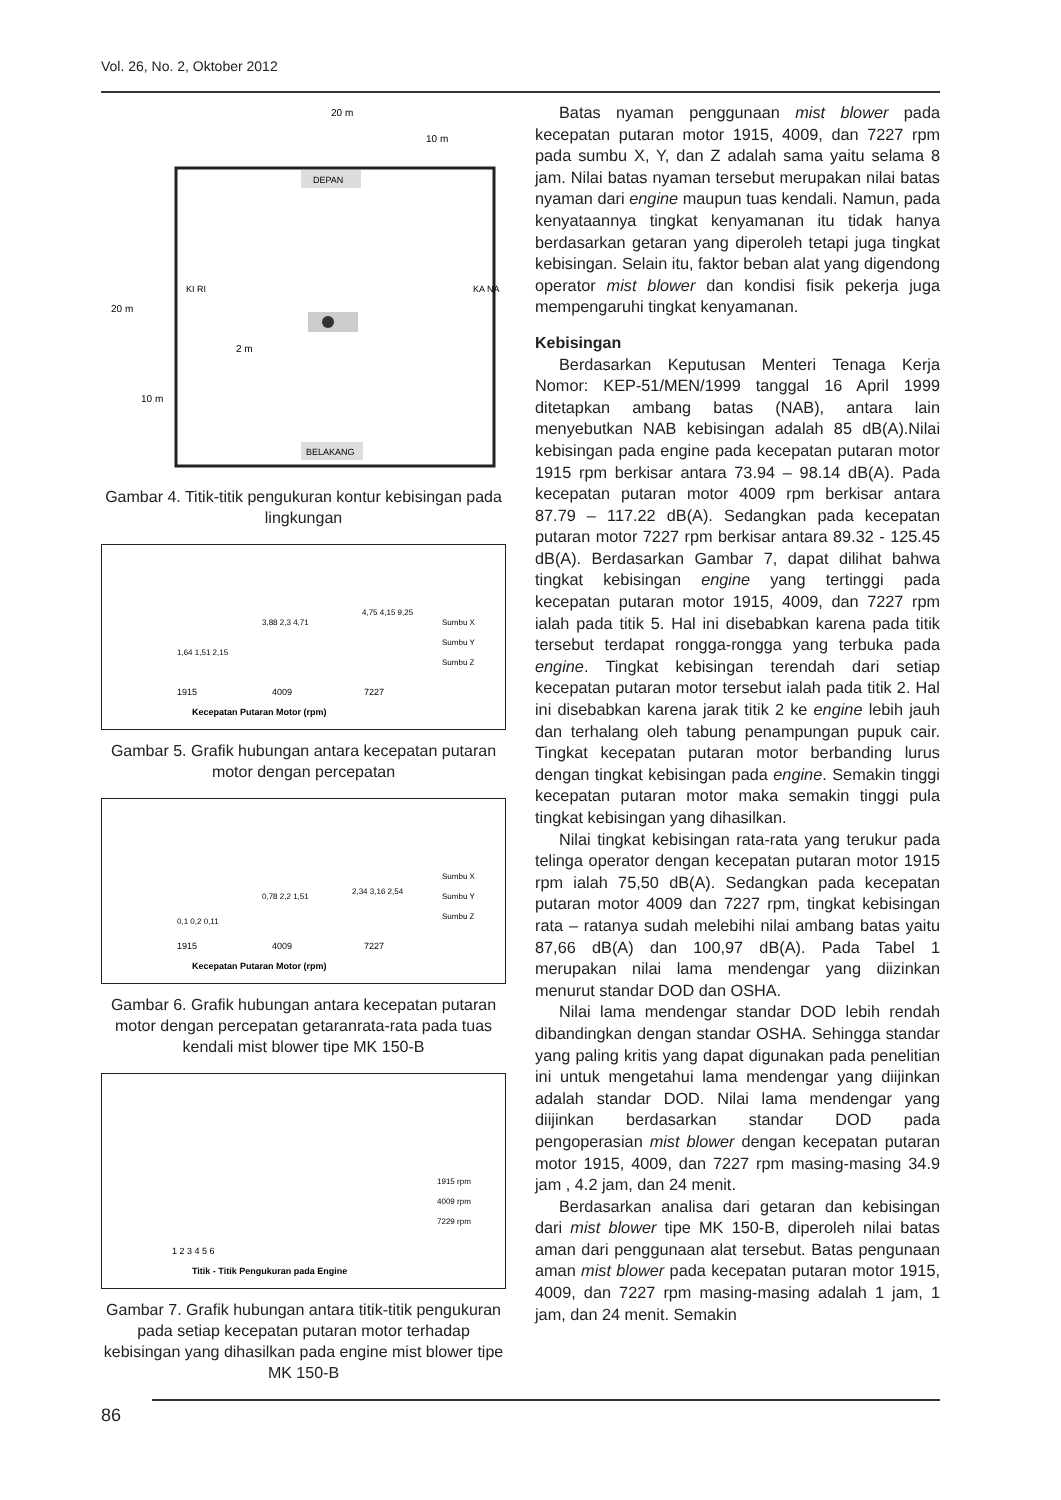Vol. 26, No. 2, Oktober 2012
20 m
10 m
DEPAN
BELAKANG
KI RI
KA NA
20 m
10 m
2 m
Gambar 4. Titik-titik pengukuran kontur kebisingan pada lingkungan
Kecepatan Putaran Motor (rpm)
1915
4009
7227
1,64 1,51 2,15
3,88 2,3 4,71
4,75 4,15 9,25
Sumbu X
Sumbu Y
Sumbu Z
Gambar 5. Grafik hubungan antara kecepatan putaran motor dengan percepatan
Kecepatan Putaran Motor (rpm)
1915
4009
7227
0,1 0,2 0,11
0,78 2,2 1,51
2,34 3,16 2,54
Sumbu X
Sumbu Y
Sumbu Z
Gambar 6. Grafik hubungan antara kecepatan putaran motor dengan percepatan getaranrata-rata pada tuas kendali mist blower tipe MK 150-B
Titik - Titik Pengukuran pada Engine
1 2 3 4 5 6
1915 rpm
4009 rpm
7229 rpm
Gambar 7. Grafik hubungan antara titik-titik pengukuran pada setiap kecepatan putaran motor terhadap kebisingan yang dihasilkan pada engine mist blower tipe MK 150-B
Batas nyaman penggunaan mist blower pada kecepatan putaran motor 1915, 4009, dan 7227 rpm pada sumbu X, Y, dan Z adalah sama yaitu selama 8 jam. Nilai batas nyaman tersebut merupakan nilai batas nyaman dari engine maupun tuas kendali. Namun, pada kenyataannya tingkat kenyamanan itu tidak hanya berdasarkan getaran yang diperoleh tetapi juga tingkat kebisingan. Selain itu, faktor beban alat yang digendong operator mist blower dan kondisi fisik pekerja juga mempengaruhi tingkat kenyamanan.
Kebisingan
Berdasarkan Keputusan Menteri Tenaga Kerja Nomor: KEP-51/MEN/1999 tanggal 16 April 1999 ditetapkan ambang batas (NAB), antara lain menyebutkan NAB kebisingan adalah 85 dB(A).Nilai kebisingan pada engine pada kecepatan putaran motor 1915 rpm berkisar antara 73.94 – 98.14 dB(A). Pada kecepatan putaran motor 4009 rpm berkisar antara 87.79 – 117.22 dB(A). Sedangkan pada kecepatan putaran motor 7227 rpm berkisar antara 89.32 - 125.45 dB(A). Berdasarkan Gambar 7, dapat dilihat bahwa tingkat kebisingan engine yang tertinggi pada kecepatan putaran motor 1915, 4009, dan 7227 rpm ialah pada titik 5. Hal ini disebabkan karena pada titik tersebut terdapat rongga-rongga yang terbuka pada engine. Tingkat kebisingan terendah dari setiap kecepatan putaran motor tersebut ialah pada titik 2. Hal ini disebabkan karena jarak titik 2 ke engine lebih jauh dan terhalang oleh tabung penampungan pupuk cair. Tingkat kecepatan putaran motor berbanding lurus dengan tingkat kebisingan pada engine. Semakin tinggi kecepatan putaran motor maka semakin tinggi pula tingkat kebisingan yang dihasilkan.
Nilai tingkat kebisingan rata-rata yang terukur pada telinga operator dengan kecepatan putaran motor 1915 rpm ialah 75,50 dB(A). Sedangkan pada kecepatan putaran motor 4009 dan 7227 rpm, tingkat kebisingan rata – ratanya sudah melebihi nilai ambang batas yaitu 87,66 dB(A) dan 100,97 dB(A). Pada Tabel 1 merupakan nilai lama mendengar yang diizinkan menurut standar DOD dan OSHA.
Nilai lama mendengar standar DOD lebih rendah dibandingkan dengan standar OSHA. Sehingga standar yang paling kritis yang dapat digunakan pada penelitian ini untuk mengetahui lama mendengar yang diijinkan adalah standar DOD. Nilai lama mendengar yang diijinkan berdasarkan standar DOD pada pengoperasian mist blower dengan kecepatan putaran motor 1915, 4009, dan 7227 rpm masing-masing 34.9 jam , 4.2 jam, dan 24 menit.
Berdasarkan analisa dari getaran dan kebisingan dari mist blower tipe MK 150-B, diperoleh nilai batas aman dari penggunaan alat tersebut. Batas pengunaan aman mist blower pada kecepatan putaran motor 1915, 4009, dan 7227 rpm masing-masing adalah 1 jam, 1 jam, dan 24 menit. Semakin
86